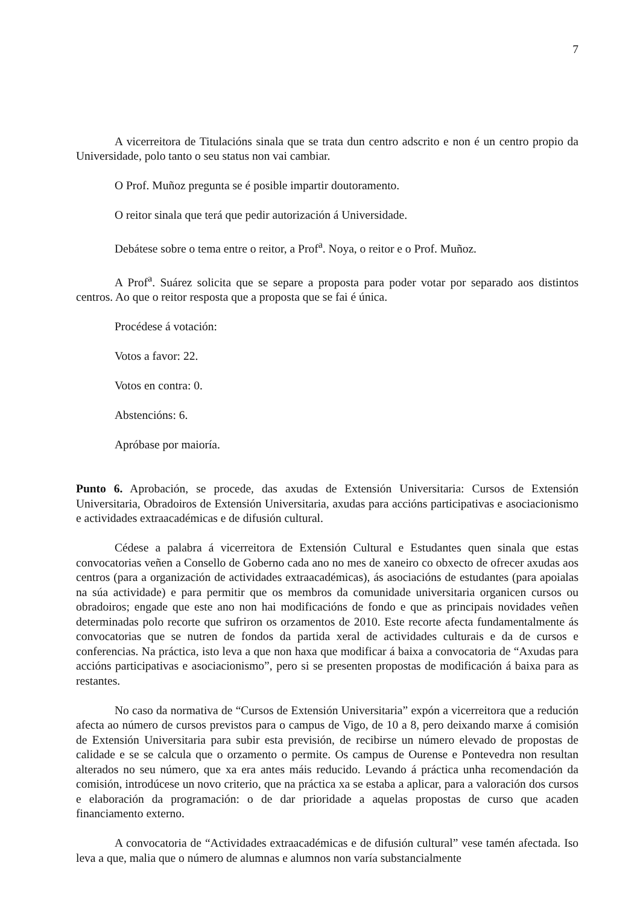7
A vicerreitora de Titulacións sinala que se trata dun centro adscrito e non é un centro propio da Universidade, polo tanto o seu status non vai cambiar.
O Prof. Muñoz pregunta se é posible impartir doutoramento.
O reitor sinala que terá que pedir autorización á Universidade.
Debátese sobre o tema entre o reitor, a Prof<sup>a</sup>. Noya, o reitor e o Prof. Muñoz.
A Prof<sup>a</sup>. Suárez solicita que se separe a proposta para poder votar por separado aos distintos centros. Ao que o reitor resposta que a proposta que se fai é única.
Procédese á votación:
Votos a favor: 22.
Votos en contra: 0.
Abstencións: 6.
Apróbase por maioría.
Punto 6. Aprobación, se procede, das axudas de Extensión Universitaria: Cursos de Extensión Universitaria, Obradoiros de Extensión Universitaria, axudas para accións participativas e asociacionismo e actividades extraacadémicas e de difusión cultural.
Cédese a palabra á vicerreitora de Extensión Cultural e Estudantes quen sinala que estas convocatorias veñen a Consello de Goberno cada ano no mes de xaneiro co obxecto de ofrecer axudas aos centros (para a organización de actividades extraacadémicas), ás asociacións de estudantes (para apoialas na súa actividade) e para permitir que os membros da comunidade universitaria organicen cursos ou obradoiros; engade que este ano non hai modificacións de fondo e que as principais novidades veñen determinadas polo recorte que sufriron os orzamentos de 2010. Este recorte afecta fundamentalmente ás convocatorias que se nutren de fondos da partida xeral de actividades culturais e da de cursos e conferencias. Na práctica, isto leva a que non haxa que modificar á baixa a convocatoria de “Axudas para accións participativas e asociacionismo”, pero si se presenten propostas de modificación á baixa para as restantes.
No caso da normativa de “Cursos de Extensión Universitaria” expón a vicerreitora que a redución afecta ao número de cursos previstos para o campus de Vigo, de 10 a 8, pero deixando marxe á comisión de Extensión Universitaria para subir esta previsión, de recibirse un número elevado de propostas de calidade e se se calcula que o orzamento o permite. Os campus de Ourense e Pontevedra non resultan alterados no seu número, que xa era antes máis reducido. Levando á práctica unha recomendación da comisión, introdúcese un novo criterio, que na práctica xa se estaba a aplicar, para a valoración dos cursos e elaboración da programación: o de dar prioridade a aquelas propostas de curso que acaden financiamento externo.
A convocatoria de “Actividades extraacadémicas e de difusión cultural” vese tamén afectada. Iso leva a que, malia que o número de alumnas e alumnos non varía substancialmente